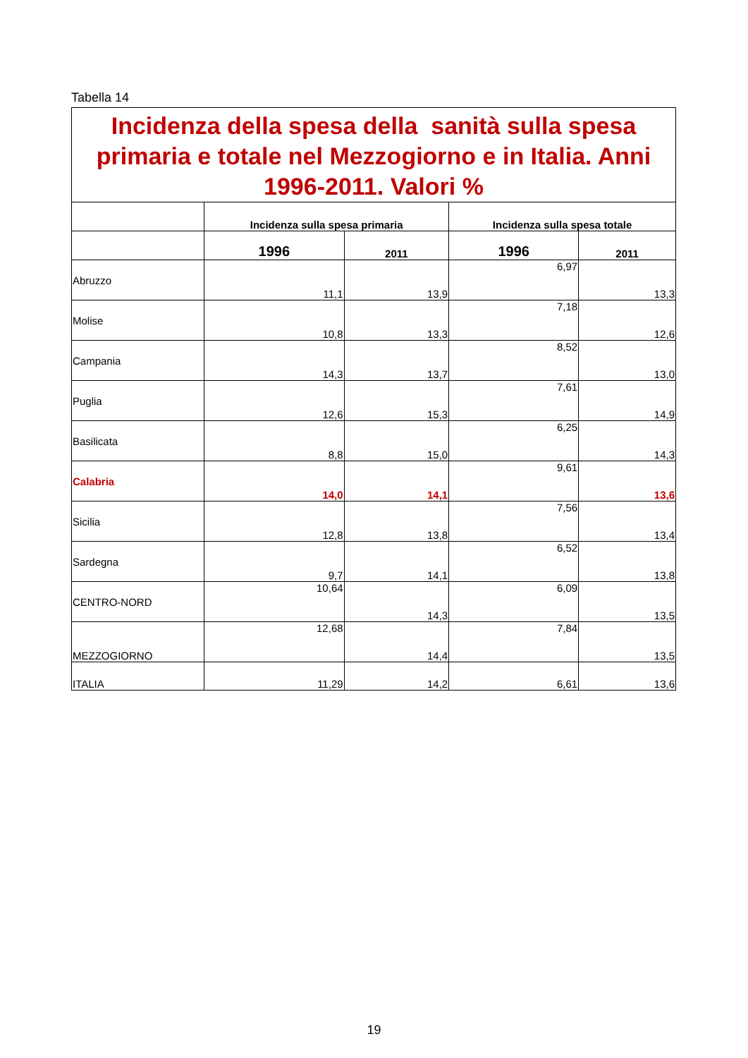Tabella 14
| Incidenza della spesa della sanità sulla spesa primaria e totale nel Mezzogiorno e in Italia. Anni 1996-2011. Valori % | | | | |
| | Incidenza sulla spesa primaria | | Incidenza sulla spesa totale | |
| | 1996 | 2011 | 1996 | 2011 |
| Abruzzo | 11,1 | 13,9 | 6,97 | 13,3 |
| Molise | 10,8 | 13,3 | 7,18 | 12,6 |
| Campania | 14,3 | 13,7 | 8,52 | 13,0 |
| Puglia | 12,6 | 15,3 | 7,61 | 14,9 |
| Basilicata | 8,8 | 15,0 | 6,25 | 14,3 |
| Calabria | 14,0 | 14,1 | 9,61 | 13,6 |
| Sicilia | 12,8 | 13,8 | 7,56 | 13,4 |
| Sardegna | 9,7 | 14,1 | 6,52 | 13,8 |
| CENTRO-NORD | 10,64 | 14,3 | 6,09 | 13,5 |
| MEZZOGIORNO | 12,68 | 14,4 | 7,84 | 13,5 |
| ITALIA | 11,29 | 14,2 | 6,61 | 13,6 |
19